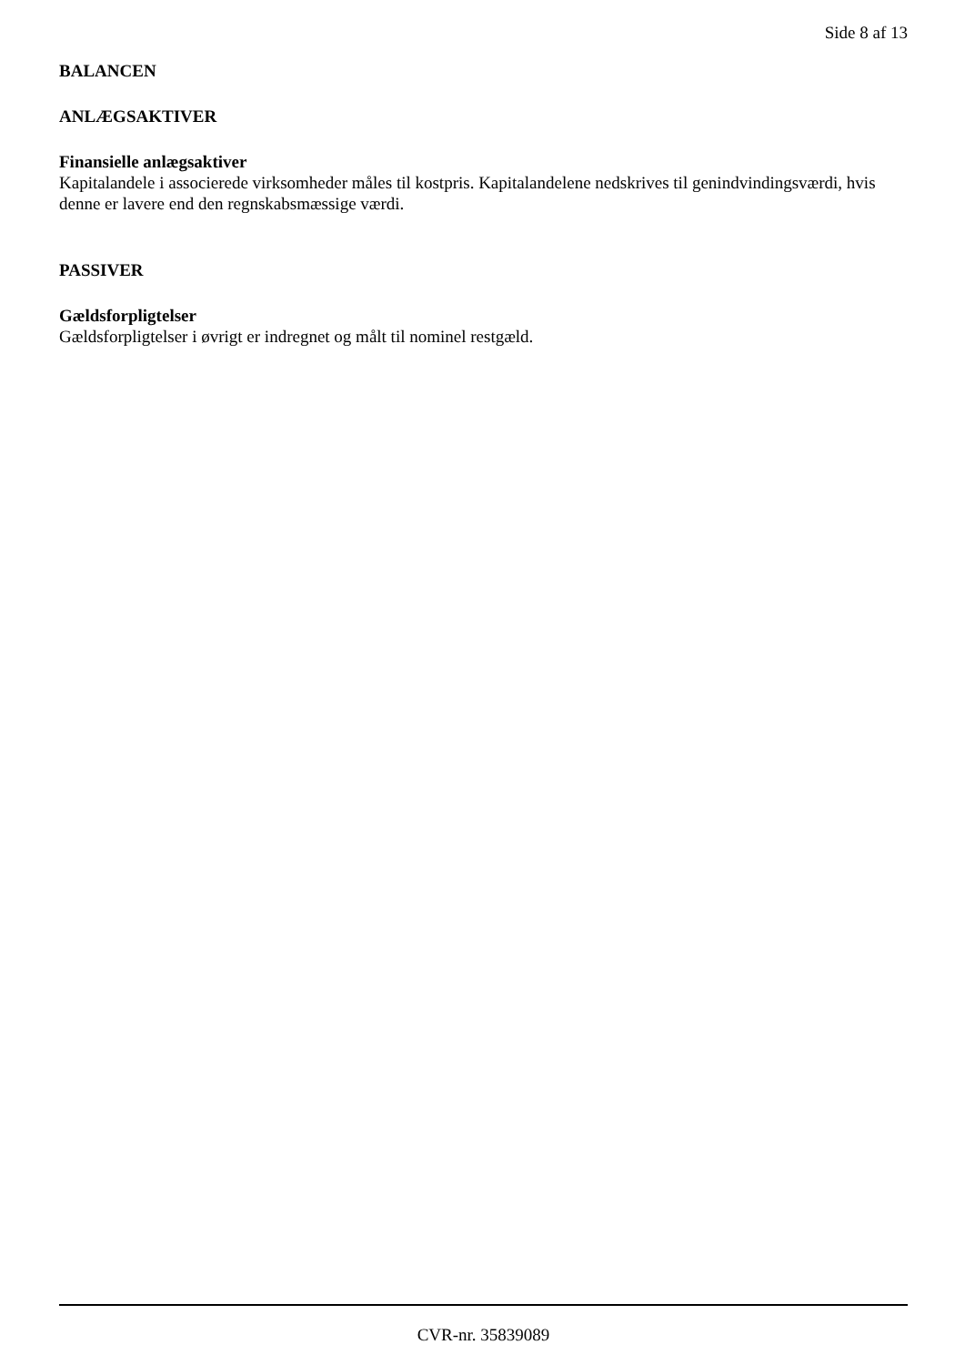Side 8 af 13
BALANCEN
ANLÆGSAKTIVER
Finansielle anlægsaktiver
Kapitalandele i associerede virksomheder måles til kostpris. Kapitalandelene nedskrives til genindvindingsværdi, hvis denne er lavere end den regnskabsmæssige værdi.
PASSIVER
Gældsforpligtelser
Gældsforpligtelser i øvrigt er indregnet og målt til nominel restgæld.
CVR-nr. 35839089